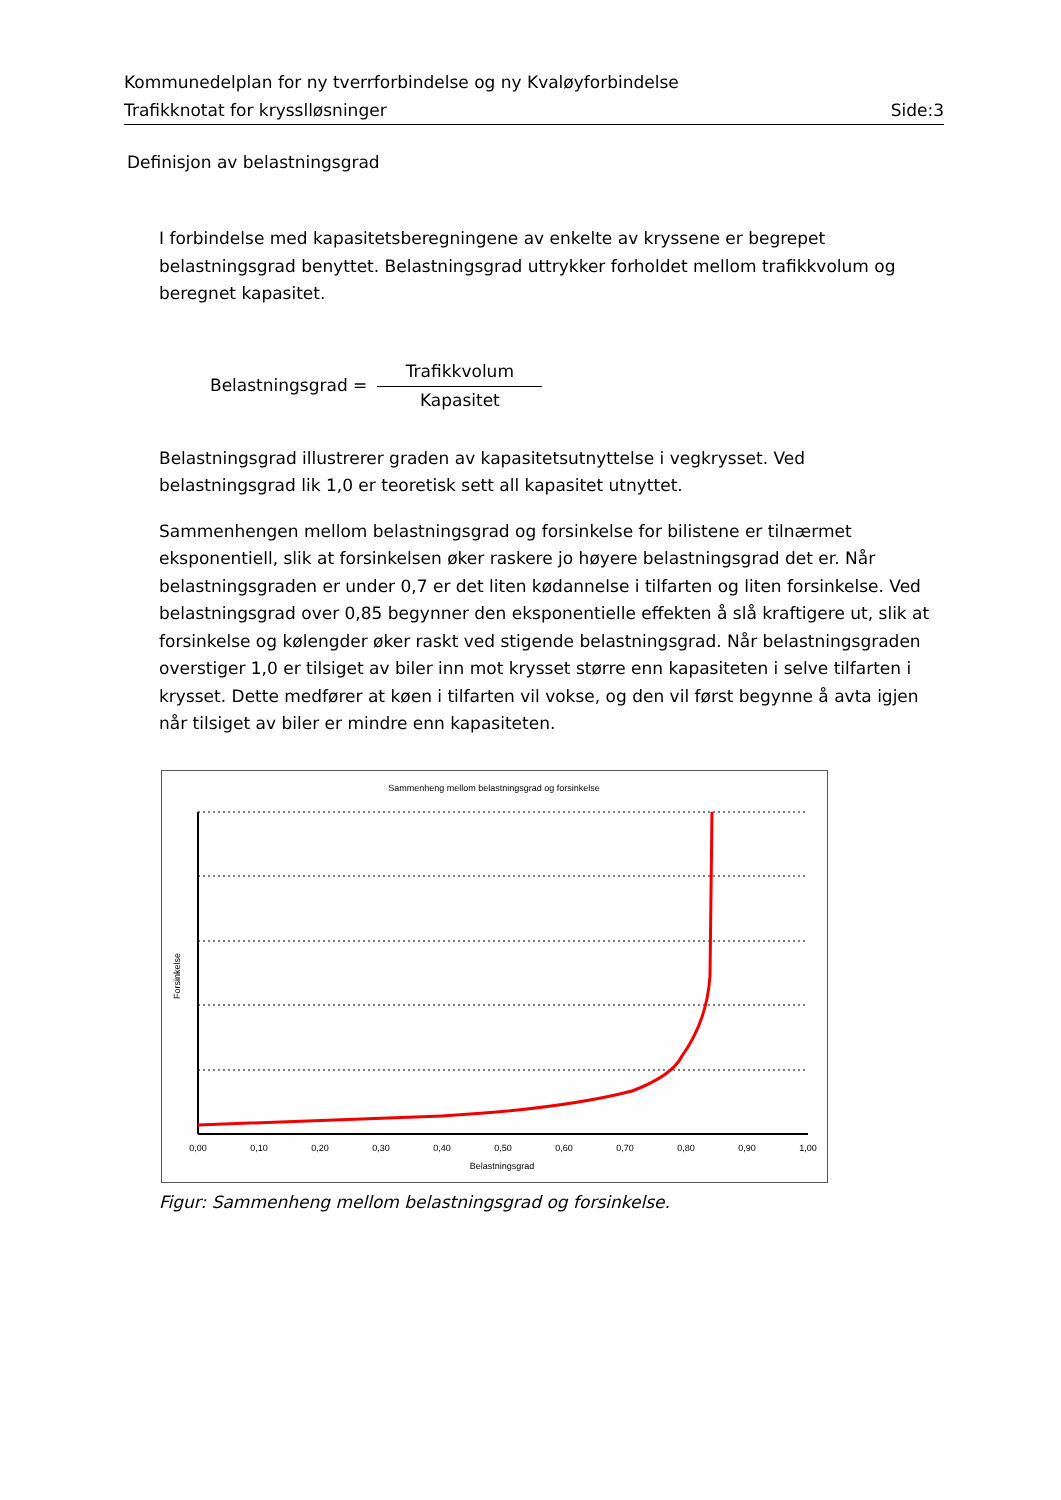Kommunedelplan for ny tverrforbindelse og ny Kvaløyforbindelse
Trafikknotat for krysslløsninger Side:3
Definisjon av belastningsgrad
I forbindelse med kapasitetsberegningene av enkelte av kryssene er begrepet belastningsgrad benyttet. Belastningsgrad uttrykker forholdet mellom trafikkvolum og beregnet kapasitet.
Belastningsgrad =
Trafikkvolum
Kapasitet
Belastningsgrad illustrerer graden av kapasitetsutnyttelse i vegkrysset. Ved belastningsgrad lik 1,0 er teoretisk sett all kapasitet utnyttet.
Sammenhengen mellom belastningsgrad og forsinkelse for bilistene er tilnærmet eksponentiell, slik at forsinkelsen øker raskere jo høyere belastningsgrad det er. Når belastningsgraden er under 0,7 er det liten kødannelse i tilfarten og liten forsinkelse. Ved belastningsgrad over 0,85 begynner den eksponentielle effekten å slå kraftigere ut, slik at forsinkelse og kølengder øker raskt ved stigende belastningsgrad. Når belastningsgraden overstiger 1,0 er tilsiget av biler inn mot krysset større enn kapasiteten i selve tilfarten i krysset. Dette medfører at køen i tilfarten vil vokse, og den vil først begynne å avta igjen når tilsiget av biler er mindre enn kapasiteten.
Sammenheng mellom belastningsgrad og forsinkelse
0,00
0,10
0,20
0,30
0,40
0,50
0,60
0,70
0,80
0,90
1,00
Belastningsgrad
Forsinkelse
Figur: Sammenheng mellom belastningsgrad og forsinkelse.